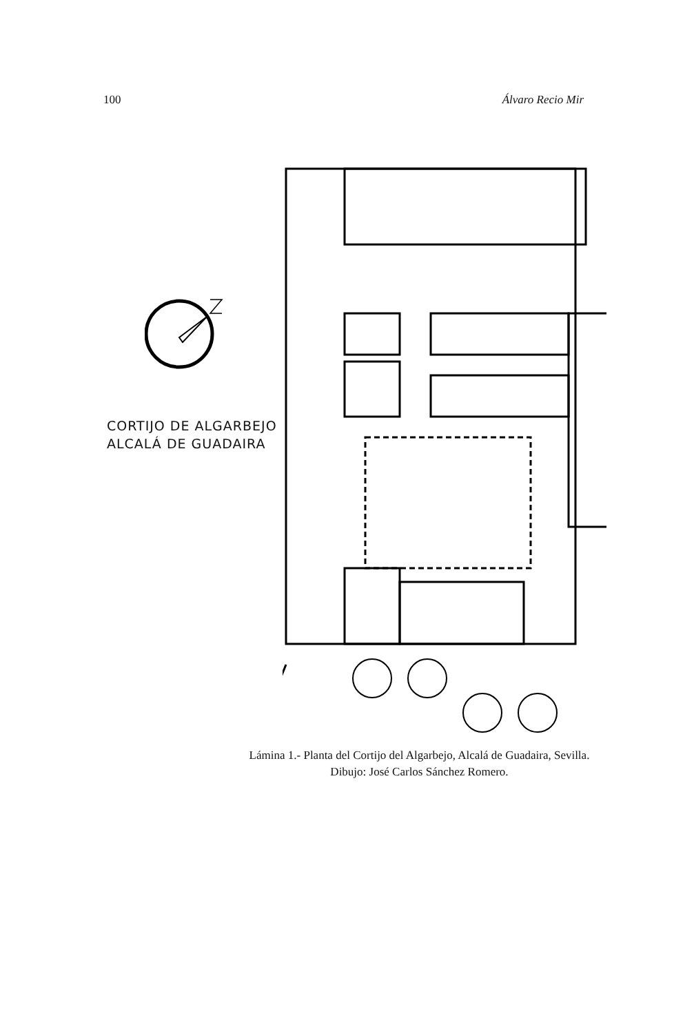100 Álvaro Recio Mir
CORTIJO DE ALGARBEJO
ALCALÁ DE GUADAIRA
Lámina 1.- Planta del Cortijo del Algarbejo, Alcalá de Guadaira, Sevilla.
Dibujo: José Carlos Sánchez Romero.